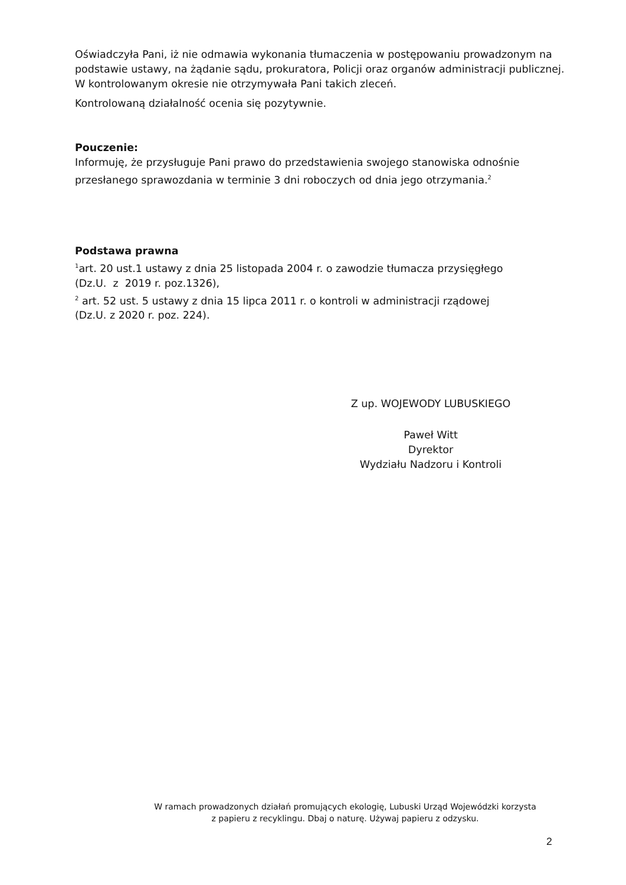Oświadczyła Pani, iż nie odmawia wykonania tłumaczenia w postępowaniu prowadzonym na podstawie ustawy, na żądanie sądu, prokuratora, Policji oraz organów administracji publicznej. W kontrolowanym okresie nie otrzymywała Pani takich zleceń.
Kontrolowaną działalność ocenia się pozytywnie.
Pouczenie:
Informuję, że przysługuje Pani prawo do przedstawienia swojego stanowiska odnośnie przesłanego sprawozdania w terminie 3 dni roboczych od dnia jego otrzymania.<sup>2</sup>
Podstawa prawna
<sup>1</sup> art. 20 ust.1 ustawy z dnia 25 listopada 2004 r. o zawodzie tłumacza przysięgłego
(Dz.U. z 2019 r. poz.1326),
<sup>2</sup> art. 52 ust. 5 ustawy z dnia 15 lipca 2011 r. o kontroli w administracji rządowej
(Dz.U. z 2020 r. poz. 224).
Z up. WOJEWODY LUBUSKIEGO
Paweł Witt
Dyrektor
Wydziału Nadzoru i Kontroli
W ramach prowadzonych działań promujących ekologię, Lubuski Urząd Wojewódzki korzysta
z papieru z recyklingu. Dbaj o naturę. Używaj papieru z odzysku.
2